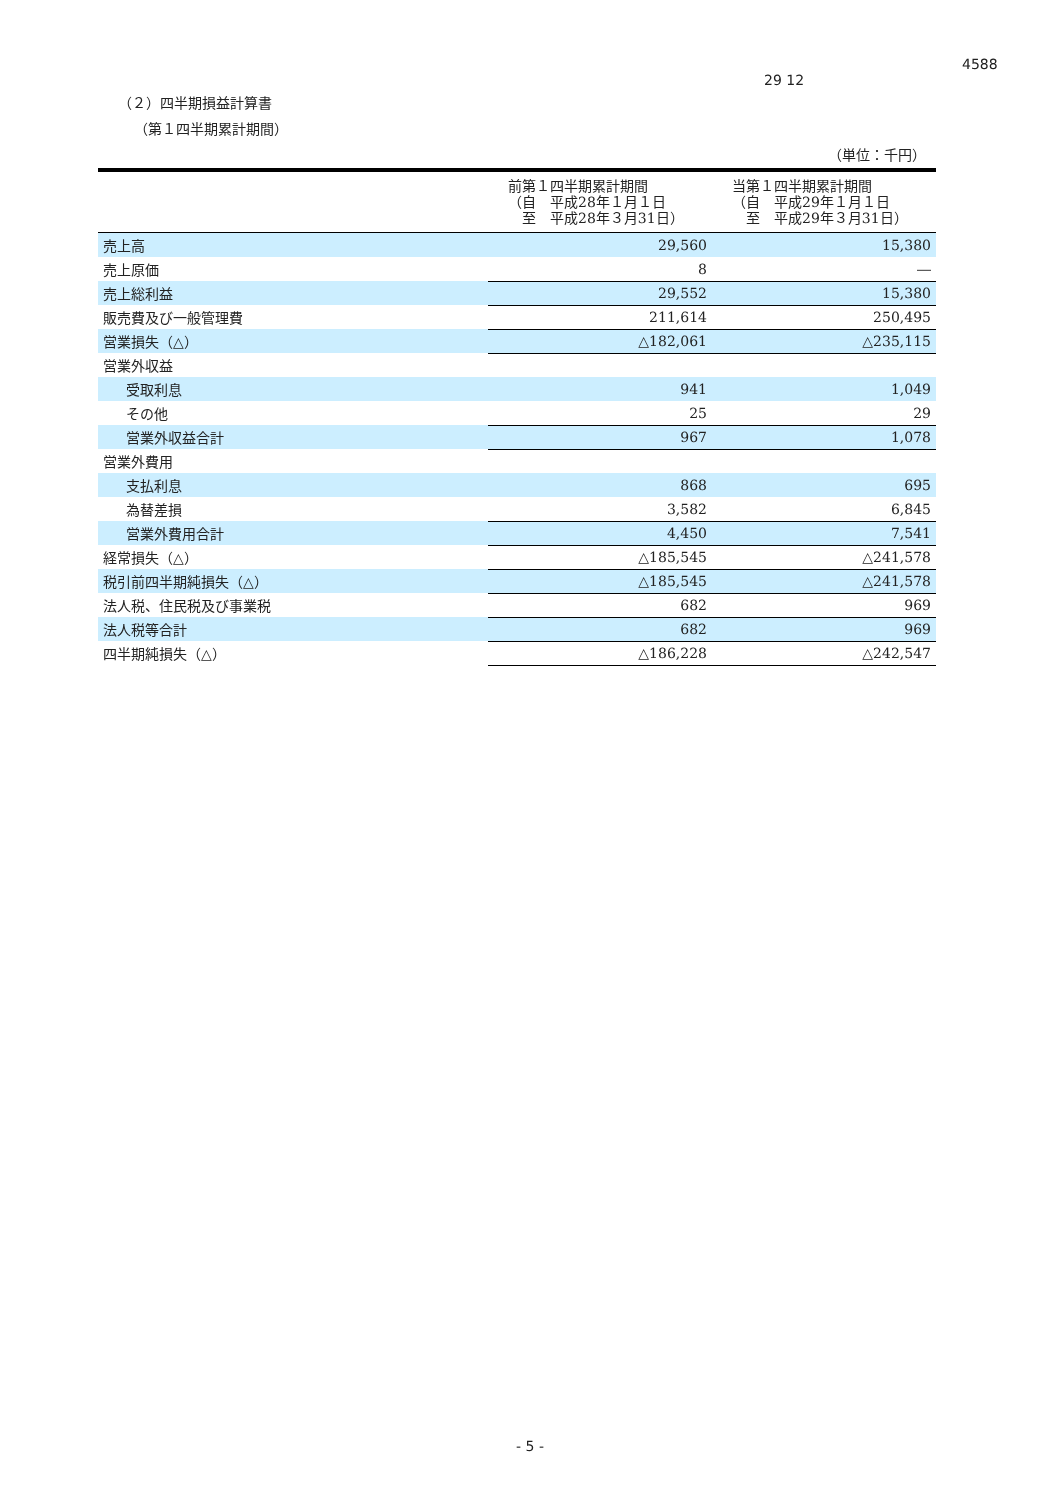4588
29 12
（２）四半期損益計算書
（第１四半期累計期間）
（単位：千円）
| | 前第１四半期累計期間 （自 平成28年１月１日 至 平成28年３月31日） | 当第１四半期累計期間 （自 平成29年１月１日 至 平成29年３月31日） |
| --- | --- | --- |
| 売上高 | 29,560 | 15,380 |
| 売上原価 | 8 | ― |
| 売上総利益 | 29,552 | 15,380 |
| 販売費及び一般管理費 | 211,614 | 250,495 |
| 営業損失（△） | △182,061 | △235,115 |
| 営業外収益 | | |
| 受取利息 | 941 | 1,049 |
| その他 | 25 | 29 |
| 営業外収益合計 | 967 | 1,078 |
| 営業外費用 | | |
| 支払利息 | 868 | 695 |
| 為替差損 | 3,582 | 6,845 |
| 営業外費用合計 | 4,450 | 7,541 |
| 経常損失（△） | △185,545 | △241,578 |
| 税引前四半期純損失（△） | △185,545 | △241,578 |
| 法人税、住民税及び事業税 | 682 | 969 |
| 法人税等合計 | 682 | 969 |
| 四半期純損失（△） | △186,228 | △242,547 |
- 5 -